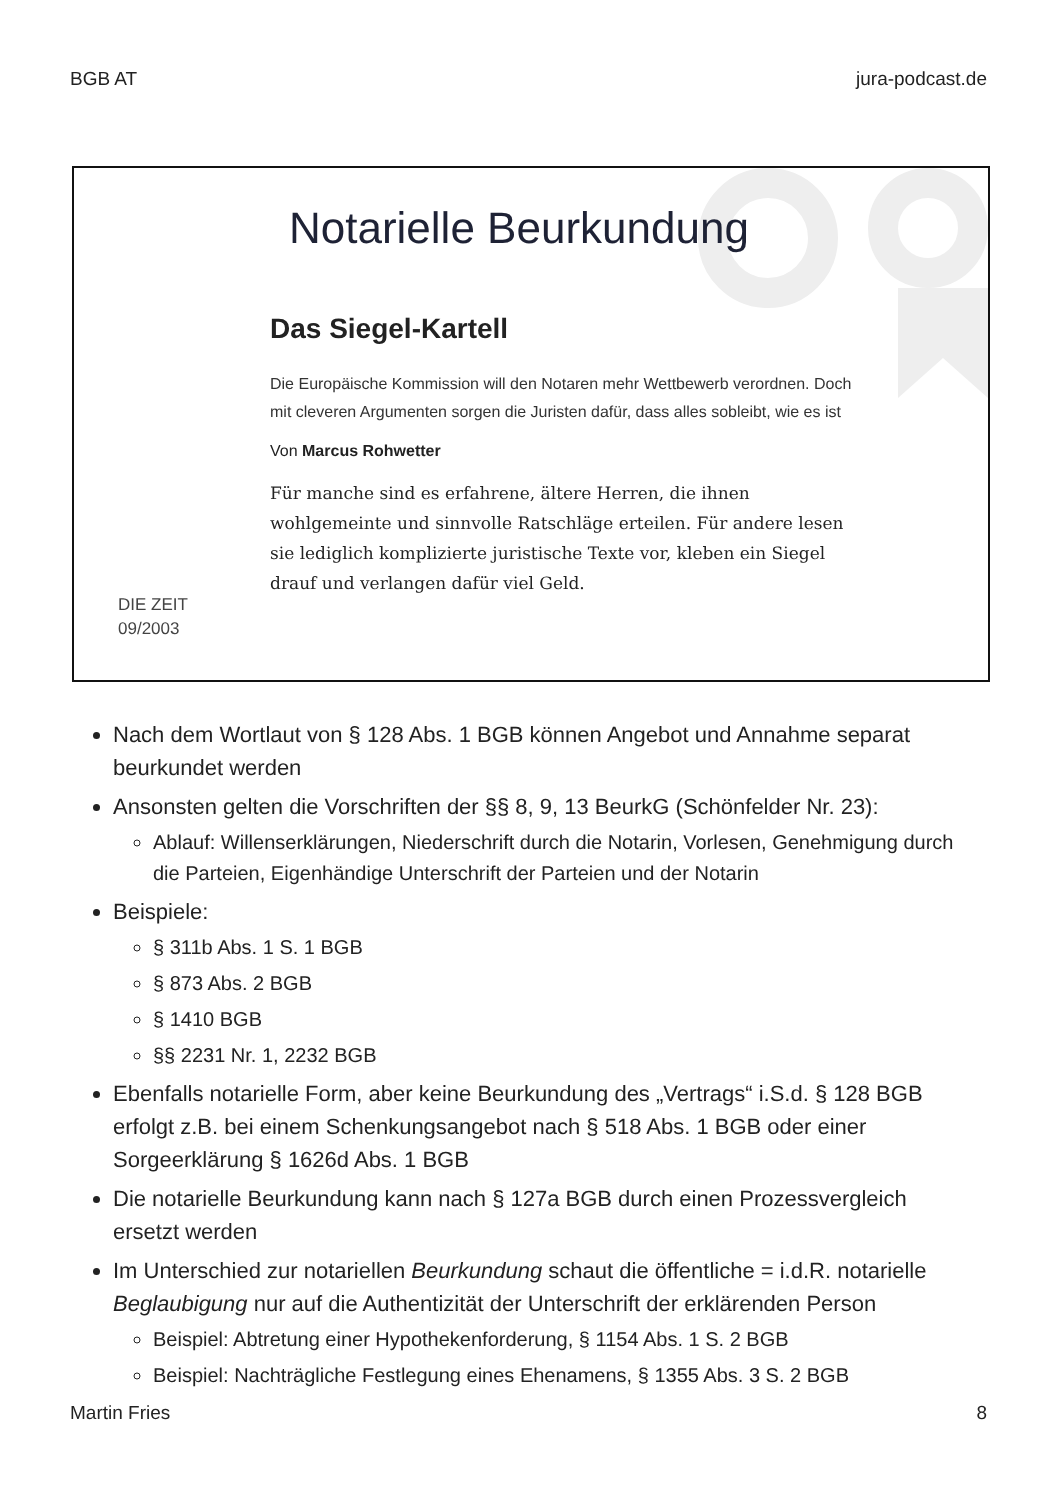BGB AT jura-podcast.de
Notarielle Beurkundung
Das Siegel-Kartell
Die Europäische Kommission will den Notaren mehr Wettbewerb verordnen. Doch mit cleveren Argumenten sorgen die Juristen dafür, dass alles sobleibt, wie es ist
Von Marcus Rohwetter
Für manche sind es erfahrene, ältere Herren, die ihnen wohlgemeinte und sinnvolle Ratschläge erteilen. Für andere lesen sie lediglich komplizierte juristische Texte vor, kleben ein Siegel drauf und verlangen dafür viel Geld.
DIE ZEIT
09/2003
Nach dem Wortlaut von § 128 Abs. 1 BGB können Angebot und Annahme separat beurkundet werden
Ansonsten gelten die Vorschriften der §§ 8, 9, 13 BeurkG (Schönfelder Nr. 23):
Ablauf: Willenserklärungen, Niederschrift durch die Notarin, Vorlesen, Genehmigung durch die Parteien, Eigenhändige Unterschrift der Parteien und der Notarin
Beispiele:
§ 311b Abs. 1 S. 1 BGB
§ 873 Abs. 2 BGB
§ 1410 BGB
§§ 2231 Nr. 1, 2232 BGB
Ebenfalls notarielle Form, aber keine Beurkundung des „Vertrags“ i.S.d. § 128 BGB erfolgt z.B. bei einem Schenkungsangebot nach § 518 Abs. 1 BGB oder einer Sorgeerklärung § 1626d Abs. 1 BGB
Die notarielle Beurkundung kann nach § 127a BGB durch einen Prozessvergleich ersetzt werden
Im Unterschied zur notariellen Beurkundung schaut die öffentliche = i.d.R. notarielle Beglaubigung nur auf die Authentizität der Unterschrift der erklärenden Person
Beispiel: Abtretung einer Hypothekenforderung, § 1154 Abs. 1 S. 2 BGB
Beispiel: Nachträgliche Festlegung eines Ehenamens, § 1355 Abs. 3 S. 2 BGB
Martin Fries 8